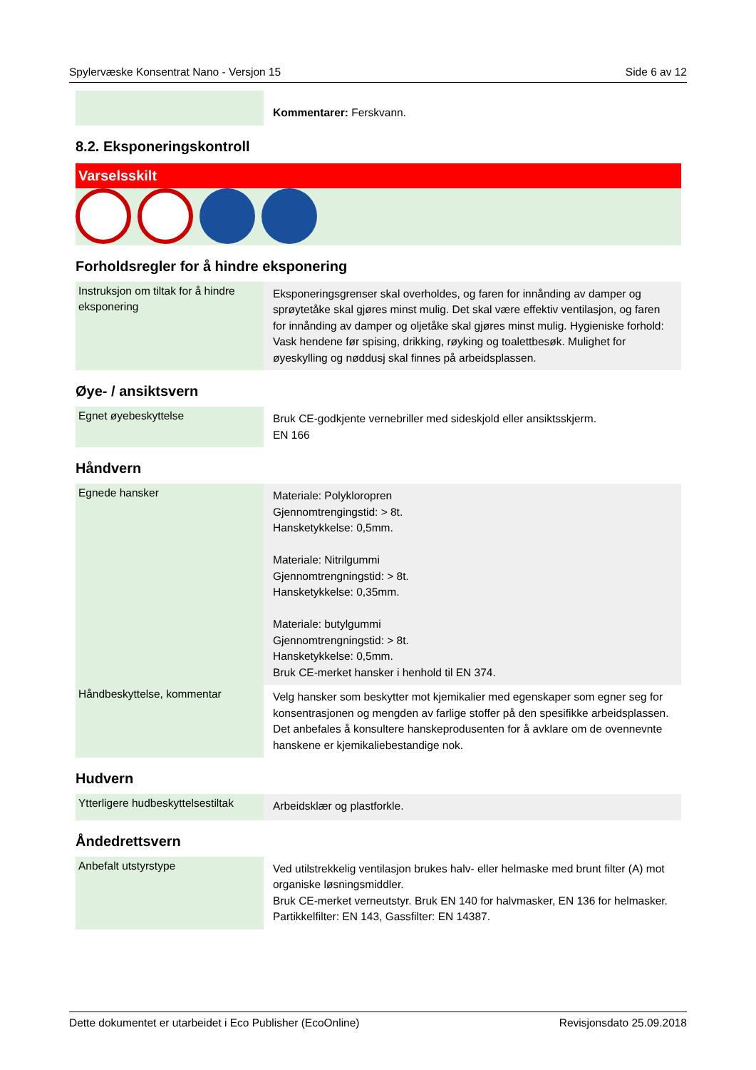Spylervæske Konsentrat Nano - Versjon 15 Side 6 av 12
| | Kommentarer: Ferskvann. |
8.2. Eksponeringskontroll
Varselsskilt
Forholdsregler for å hindre eksponering
| Instruksjon om tiltak for å hindre eksponering | Eksponeringsgrenser skal overholdes, og faren for innånding av damper og sprøytetåke skal gjøres minst mulig. Det skal være effektiv ventilasjon, og faren for innånding av damper og oljetåke skal gjøres minst mulig. Hygieniske forhold: Vask hendene før spising, drikking, røyking og toalettbesøk. Mulighet for øyeskylling og nøddusj skal finnes på arbeidsplassen. |
Øye- / ansiktsvern
| Egnet øyebeskyttelse | Bruk CE-godkjente vernebriller med sideskjold eller ansiktsskjerm. EN 166 |
Håndvern
| Egnede hansker | Materiale: Polykloropren Gjennomtrengingstid: > 8t. Hansketykkelse: 0,5mm. Materiale: Nitrilgummi Gjennomtrengningstid: > 8t. Hansketykkelse: 0,35mm. Materiale: butylgummi Gjennomtrengningstid: > 8t. Hansketykkelse: 0,5mm. Bruk CE-merket hansker i henhold til EN 374. |
| Håndbeskyttelse, kommentar | Velg hansker som beskytter mot kjemikalier med egenskaper som egner seg for konsentrasjonen og mengden av farlige stoffer på den spesifikke arbeidsplassen. Det anbefales å konsultere hanskeprodusenten for å avklare om de ovennevnte hanskene er kjemikaliebestandige nok. |
Hudvern
| Ytterligere hudbeskyttelsestiltak | Arbeidsklær og plastforkle. |
Åndedrettsvern
| Anbefalt utstyrstype | Ved utilstrekkelig ventilasjon brukes halv- eller helmaske med brunt filter (A) mot organiske løsningsmiddler. Bruk CE-merket verneutstyr. Bruk EN 140 for halvmasker, EN 136 for helmasker. Partikkelfilter: EN 143, Gassfilter: EN 14387. |
Dette dokumentet er utarbeidet i Eco Publisher (EcoOnline) Revisjonsdato 25.09.2018